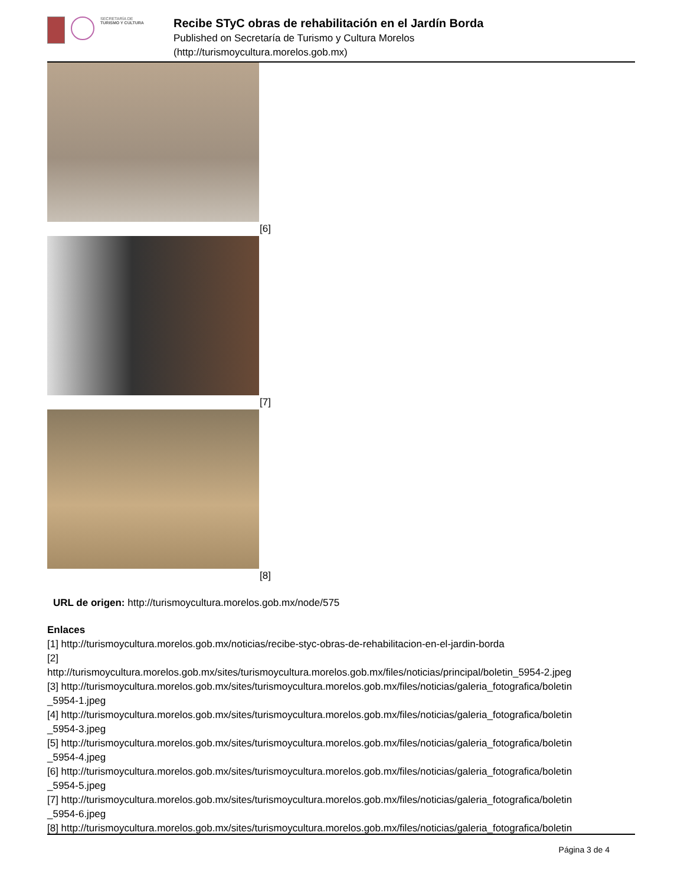SECRETARÍA DE
TURISMO Y CULTURA
Recibe STyC obras de rehabilitación en el Jardín Borda
Published on Secretaría de Turismo y Cultura Morelos
(http://turismoycultura.morelos.gob.mx)
[6]
[7]
[8]
URL de origen: http://turismoycultura.morelos.gob.mx/node/575
Enlaces
[1] http://turismoycultura.morelos.gob.mx/noticias/recibe-styc-obras-de-rehabilitacion-en-el-jardin-borda
[2]
http://turismoycultura.morelos.gob.mx/sites/turismoycultura.morelos.gob.mx/files/noticias/principal/boletin_5954-2.jpeg
[3] http://turismoycultura.morelos.gob.mx/sites/turismoycultura.morelos.gob.mx/files/noticias/galeria_fotografica/boletin
_5954-1.jpeg
[4] http://turismoycultura.morelos.gob.mx/sites/turismoycultura.morelos.gob.mx/files/noticias/galeria_fotografica/boletin
_5954-3.jpeg
[5] http://turismoycultura.morelos.gob.mx/sites/turismoycultura.morelos.gob.mx/files/noticias/galeria_fotografica/boletin
_5954-4.jpeg
[6] http://turismoycultura.morelos.gob.mx/sites/turismoycultura.morelos.gob.mx/files/noticias/galeria_fotografica/boletin
_5954-5.jpeg
[7] http://turismoycultura.morelos.gob.mx/sites/turismoycultura.morelos.gob.mx/files/noticias/galeria_fotografica/boletin
_5954-6.jpeg
[8] http://turismoycultura.morelos.gob.mx/sites/turismoycultura.morelos.gob.mx/files/noticias/galeria_fotografica/boletin
Página 3 de 4